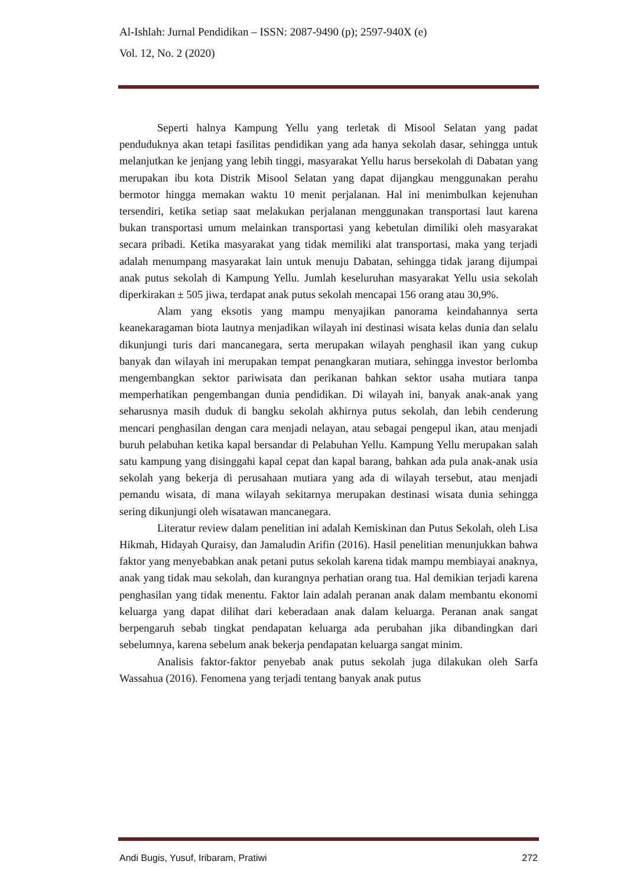Al-Ishlah: Jurnal Pendidikan – ISSN: 2087-9490 (p); 2597-940X (e)
Vol. 12, No. 2 (2020)
Seperti halnya Kampung Yellu yang terletak di Misool Selatan yang padat penduduknya akan tetapi fasilitas pendidikan yang ada hanya sekolah dasar, sehingga untuk melanjutkan ke jenjang yang lebih tinggi, masyarakat Yellu harus bersekolah di Dabatan yang merupakan ibu kota Distrik Misool Selatan yang dapat dijangkau menggunakan perahu bermotor hingga memakan waktu 10 menit perjalanan. Hal ini menimbulkan kejenuhan tersendiri, ketika setiap saat melakukan perjalanan menggunakan transportasi laut karena bukan transportasi umum melainkan transportasi yang kebetulan dimiliki oleh masyarakat secara pribadi. Ketika masyarakat yang tidak memiliki alat transportasi, maka yang terjadi adalah menumpang masyarakat lain untuk menuju Dabatan, sehingga tidak jarang dijumpai anak putus sekolah di Kampung Yellu. Jumlah keseluruhan masyarakat Yellu usia sekolah diperkirakan ± 505 jiwa, terdapat anak putus sekolah mencapai 156 orang atau 30,9%.
Alam yang eksotis yang mampu menyajikan panorama keindahannya serta keanekaragaman biota lautnya menjadikan wilayah ini destinasi wisata kelas dunia dan selalu dikunjungi turis dari mancanegara, serta merupakan wilayah penghasil ikan yang cukup banyak dan wilayah ini merupakan tempat penangkaran mutiara, sehingga investor berlomba mengembangkan sektor pariwisata dan perikanan bahkan sektor usaha mutiara tanpa memperhatikan pengembangan dunia pendidikan. Di wilayah ini, banyak anak-anak yang seharusnya masih duduk di bangku sekolah akhirnya putus sekolah, dan lebih cenderung mencari penghasilan dengan cara menjadi nelayan, atau sebagai pengepul ikan, atau menjadi buruh pelabuhan ketika kapal bersandar di Pelabuhan Yellu. Kampung Yellu merupakan salah satu kampung yang disinggahi kapal cepat dan kapal barang, bahkan ada pula anak-anak usia sekolah yang bekerja di perusahaan mutiara yang ada di wilayah tersebut, atau menjadi pemandu wisata, di mana wilayah sekitarnya merupakan destinasi wisata dunia sehingga sering dikunjungi oleh wisatawan mancanegara.
Literatur review dalam penelitian ini adalah Kemiskinan dan Putus Sekolah, oleh Lisa Hikmah, Hidayah Quraisy, dan Jamaludin Arifin (2016). Hasil penelitian menunjukkan bahwa faktor yang menyebabkan anak petani putus sekolah karena tidak mampu membiayai anaknya, anak yang tidak mau sekolah, dan kurangnya perhatian orang tua. Hal demikian terjadi karena penghasilan yang tidak menentu. Faktor lain adalah peranan anak dalam membantu ekonomi keluarga yang dapat dilihat dari keberadaan anak dalam keluarga. Peranan anak sangat berpengaruh sebab tingkat pendapatan keluarga ada perubahan jika dibandingkan dari sebelumnya, karena sebelum anak bekerja pendapatan keluarga sangat minim.
Analisis faktor-faktor penyebab anak putus sekolah juga dilakukan oleh Sarfa Wassahua (2016). Fenomena yang terjadi tentang banyak anak putus
Andi Bugis, Yusuf, Iribaram, Pratiwi 272